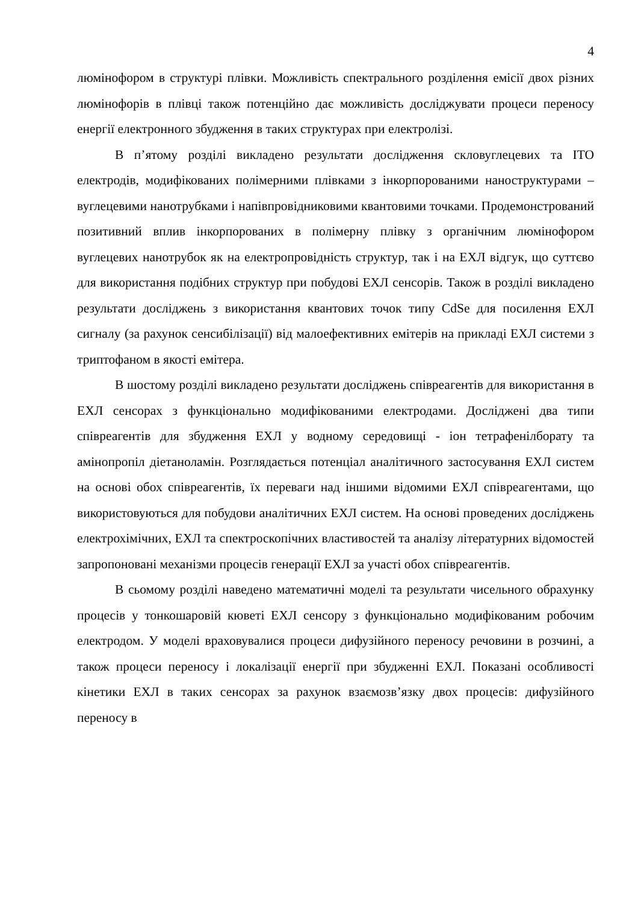4
люмінофором в структурі плівки. Можливість спектрального розділення емісії двох різних люмінофорів в плівці також потенційно дає можливість досліджувати процеси переносу енергії електронного збудження в таких структурах при електролізі.
В п’ятому розділі викладено результати дослідження скловуглецевих та ITO електродів, модифікованих полімерними плівками з інкорпорованими наноструктурами – вуглецевими нанотрубками і напівпровідниковими квантовими точками. Продемонстрований позитивний вплив інкорпорованих в полімерну плівку з органічним люмінофором вуглецевих нанотрубок як на електропровідність структур, так і на ЕХЛ відгук, що суттєво для використання подібних структур при побудові ЕХЛ сенсорів. Також в розділі викладено результати досліджень з використання квантових точок типу CdSe для посилення ЕХЛ сигналу (за рахунок сенсибілізації) від малоефективних емітерів на прикладі ЕХЛ системи з триптофаном в якості емітера.
В шостому розділі викладено результати досліджень співреагентів для використання в ЕХЛ сенсорах з функціонально модифікованими електродами. Досліджені два типи співреагентів для збудження ЕХЛ у водному середовищі - іон тетрафенілборату та амінопропіл діетаноламін. Розглядається потенціал аналітичного застосування ЕХЛ систем на основі обох співреагентів, їх переваги над іншими відомими ЕХЛ співреагентами, що використовуються для побудови аналітичних ЕХЛ систем. На основі проведених досліджень електрохімічних, ЕХЛ та спектроскопічних властивостей та аналізу літературних відомостей запропоновані механізми процесів генерації ЕХЛ за участі обох співреагентів.
В сьомому розділі наведено математичні моделі та результати чисельного обрахунку процесів у тонкошаровій кюветі ЕХЛ сенсору з функціонально модифікованим робочим електродом. У моделі враховувалися процеси дифузійного переносу речовини в розчині, а також процеси переносу і локалізації енергії при збудженні ЕХЛ. Показані особливості кінетики ЕХЛ в таких сенсорах за рахунок взаємозв’язку двох процесів: дифузійного переносу в